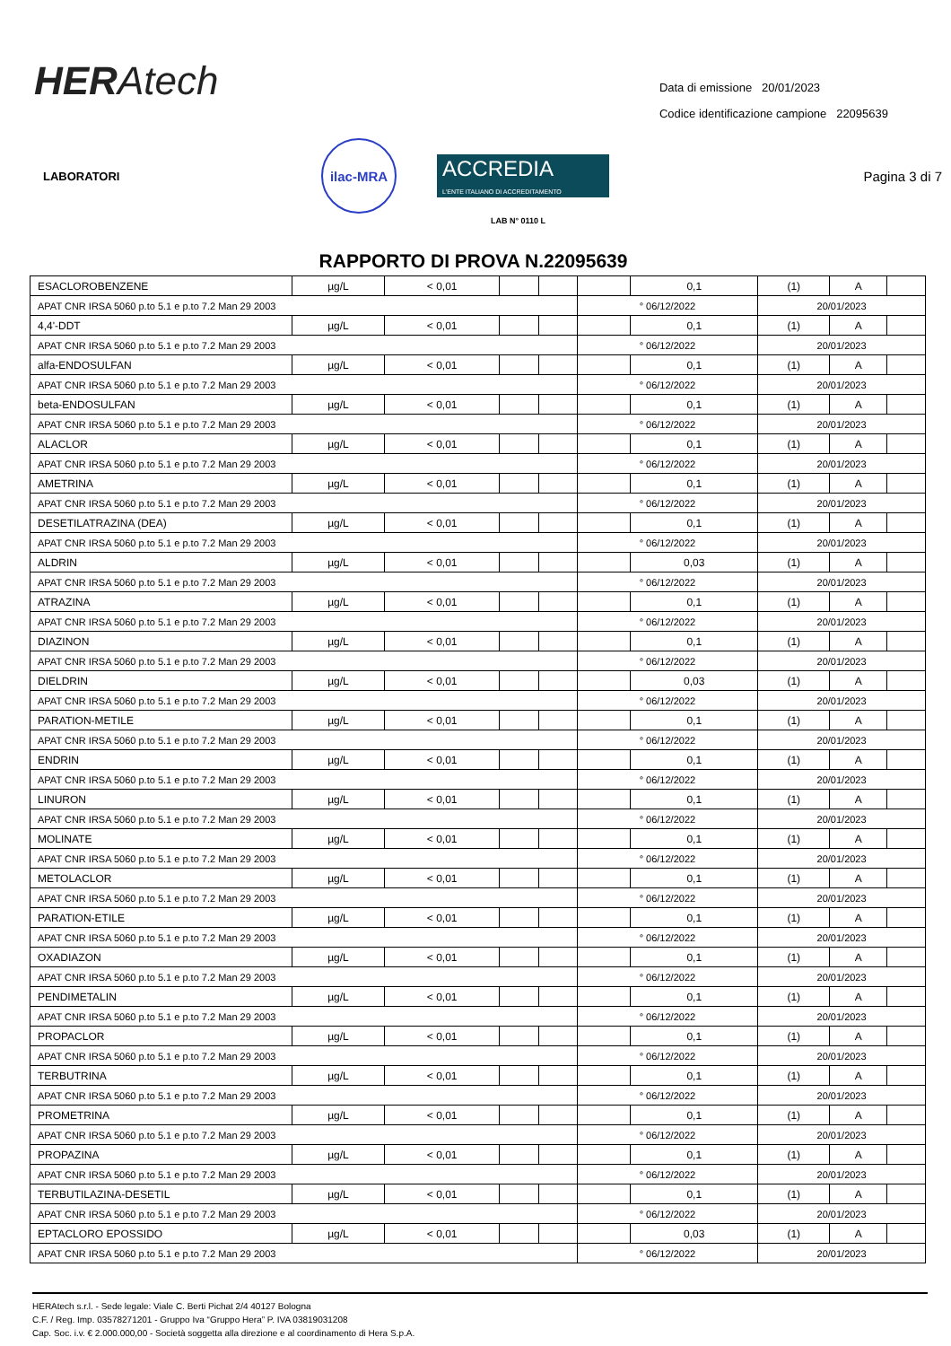HERAtech
Data di emissione 20/01/2023
Codice identificazione campione 22095639
LABORATORI
ilac-MRA
ACCREDIA
L'ENTE ITALIANO DI ACCREDITAMENTO
Pagina 3 di 7
LAB N° 0110 L
RAPPORTO DI PROVA N.22095639
| ESACLOROBENZENE | µg/L | < 0,01 | | | | 0,1 | (1) | A | |
| APAT CNR IRSA 5060 p.to 5.1 e p.to 7.2 Man 29 2003 | | | | | ° 06/12/2022 | | 20/01/2023 | | |
| 4,4'-DDT | µg/L | < 0,01 | | | | 0,1 | (1) | A | |
| APAT CNR IRSA 5060 p.to 5.1 e p.to 7.2 Man 29 2003 | | | | | ° 06/12/2022 | | 20/01/2023 | | |
| alfa-ENDOSULFAN | µg/L | < 0,01 | | | | 0,1 | (1) | A | |
| APAT CNR IRSA 5060 p.to 5.1 e p.to 7.2 Man 29 2003 | | | | | ° 06/12/2022 | | 20/01/2023 | | |
| beta-ENDOSULFAN | µg/L | < 0,01 | | | | 0,1 | (1) | A | |
| APAT CNR IRSA 5060 p.to 5.1 e p.to 7.2 Man 29 2003 | | | | | ° 06/12/2022 | | 20/01/2023 | | |
| ALACLOR | µg/L | < 0,01 | | | | 0,1 | (1) | A | |
| APAT CNR IRSA 5060 p.to 5.1 e p.to 7.2 Man 29 2003 | | | | | ° 06/12/2022 | | 20/01/2023 | | |
| AMETRINA | µg/L | < 0,01 | | | | 0,1 | (1) | A | |
| APAT CNR IRSA 5060 p.to 5.1 e p.to 7.2 Man 29 2003 | | | | | ° 06/12/2022 | | 20/01/2023 | | |
| DESETILATRAZINA (DEA) | µg/L | < 0,01 | | | | 0,1 | (1) | A | |
| APAT CNR IRSA 5060 p.to 5.1 e p.to 7.2 Man 29 2003 | | | | | ° 06/12/2022 | | 20/01/2023 | | |
| ALDRIN | µg/L | < 0,01 | | | | 0,03 | (1) | A | |
| APAT CNR IRSA 5060 p.to 5.1 e p.to 7.2 Man 29 2003 | | | | | ° 06/12/2022 | | 20/01/2023 | | |
| ATRAZINA | µg/L | < 0,01 | | | | 0,1 | (1) | A | |
| APAT CNR IRSA 5060 p.to 5.1 e p.to 7.2 Man 29 2003 | | | | | ° 06/12/2022 | | 20/01/2023 | | |
| DIAZINON | µg/L | < 0,01 | | | | 0,1 | (1) | A | |
| APAT CNR IRSA 5060 p.to 5.1 e p.to 7.2 Man 29 2003 | | | | | ° 06/12/2022 | | 20/01/2023 | | |
| DIELDRIN | µg/L | < 0,01 | | | | 0,03 | (1) | A | |
| APAT CNR IRSA 5060 p.to 5.1 e p.to 7.2 Man 29 2003 | | | | | ° 06/12/2022 | | 20/01/2023 | | |
| PARATION-METILE | µg/L | < 0,01 | | | | 0,1 | (1) | A | |
| APAT CNR IRSA 5060 p.to 5.1 e p.to 7.2 Man 29 2003 | | | | | ° 06/12/2022 | | 20/01/2023 | | |
| ENDRIN | µg/L | < 0,01 | | | | 0,1 | (1) | A | |
| APAT CNR IRSA 5060 p.to 5.1 e p.to 7.2 Man 29 2003 | | | | | ° 06/12/2022 | | 20/01/2023 | | |
| LINURON | µg/L | < 0,01 | | | | 0,1 | (1) | A | |
| APAT CNR IRSA 5060 p.to 5.1 e p.to 7.2 Man 29 2003 | | | | | ° 06/12/2022 | | 20/01/2023 | | |
| MOLINATE | µg/L | < 0,01 | | | | 0,1 | (1) | A | |
| APAT CNR IRSA 5060 p.to 5.1 e p.to 7.2 Man 29 2003 | | | | | ° 06/12/2022 | | 20/01/2023 | | |
| METOLACLOR | µg/L | < 0,01 | | | | 0,1 | (1) | A | |
| APAT CNR IRSA 5060 p.to 5.1 e p.to 7.2 Man 29 2003 | | | | | ° 06/12/2022 | | 20/01/2023 | | |
| PARATION-ETILE | µg/L | < 0,01 | | | | 0,1 | (1) | A | |
| APAT CNR IRSA 5060 p.to 5.1 e p.to 7.2 Man 29 2003 | | | | | ° 06/12/2022 | | 20/01/2023 | | |
| OXADIAZON | µg/L | < 0,01 | | | | 0,1 | (1) | A | |
| APAT CNR IRSA 5060 p.to 5.1 e p.to 7.2 Man 29 2003 | | | | | ° 06/12/2022 | | 20/01/2023 | | |
| PENDIMETALIN | µg/L | < 0,01 | | | | 0,1 | (1) | A | |
| APAT CNR IRSA 5060 p.to 5.1 e p.to 7.2 Man 29 2003 | | | | | ° 06/12/2022 | | 20/01/2023 | | |
| PROPACLOR | µg/L | < 0,01 | | | | 0,1 | (1) | A | |
| APAT CNR IRSA 5060 p.to 5.1 e p.to 7.2 Man 29 2003 | | | | | ° 06/12/2022 | | 20/01/2023 | | |
| TERBUTRINA | µg/L | < 0,01 | | | | 0,1 | (1) | A | |
| APAT CNR IRSA 5060 p.to 5.1 e p.to 7.2 Man 29 2003 | | | | | ° 06/12/2022 | | 20/01/2023 | | |
| PROMETRINA | µg/L | < 0,01 | | | | 0,1 | (1) | A | |
| APAT CNR IRSA 5060 p.to 5.1 e p.to 7.2 Man 29 2003 | | | | | ° 06/12/2022 | | 20/01/2023 | | |
| PROPAZINA | µg/L | < 0,01 | | | | 0,1 | (1) | A | |
| APAT CNR IRSA 5060 p.to 5.1 e p.to 7.2 Man 29 2003 | | | | | ° 06/12/2022 | | 20/01/2023 | | |
| TERBUTILAZINA-DESETIL | µg/L | < 0,01 | | | | 0,1 | (1) | A | |
| APAT CNR IRSA 5060 p.to 5.1 e p.to 7.2 Man 29 2003 | | | | | ° 06/12/2022 | | 20/01/2023 | | |
| EPTACLORO EPOSSIDO | µg/L | < 0,01 | | | | 0,03 | (1) | A | |
| APAT CNR IRSA 5060 p.to 5.1 e p.to 7.2 Man 29 2003 | | | | | ° 06/12/2022 | | 20/01/2023 | | |
HERAtech s.r.l. - Sede legale: Viale C. Berti Pichat 2/4 40127 Bologna
C.F. / Reg. Imp. 03578271201 - Gruppo Iva “Gruppo Hera” P. IVA 03819031208
Cap. Soc. i.v. € 2.000.000,00 - Società soggetta alla direzione e al coordinamento di Hera S.p.A.